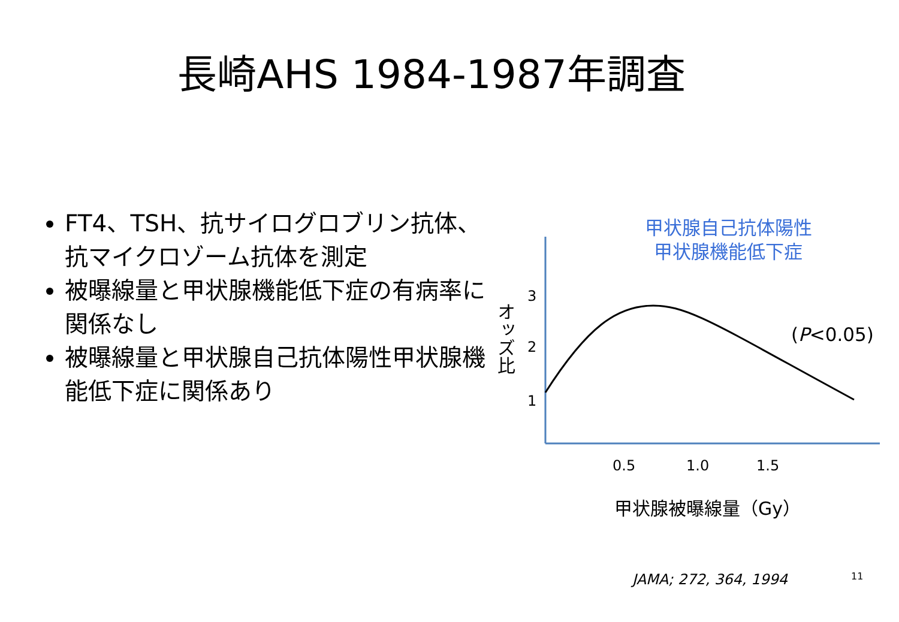長崎AHS 1984-1987年調査
FT4、TSH、抗サイログロブリン抗体、抗マイクロゾーム抗体を測定
被曝線量と甲状腺機能低下症の有病率に関係なし
被曝線量と甲状腺自己抗体陽性甲状腺機能低下症に関係あり
甲状腺自己抗体陽性
甲状腺機能低下症
3
2
1
オッズ比
(P<0.05)
0.5 1.0 1.5
甲状腺被曝線量（Gy）
JAMA; 272, 364, 1994 11